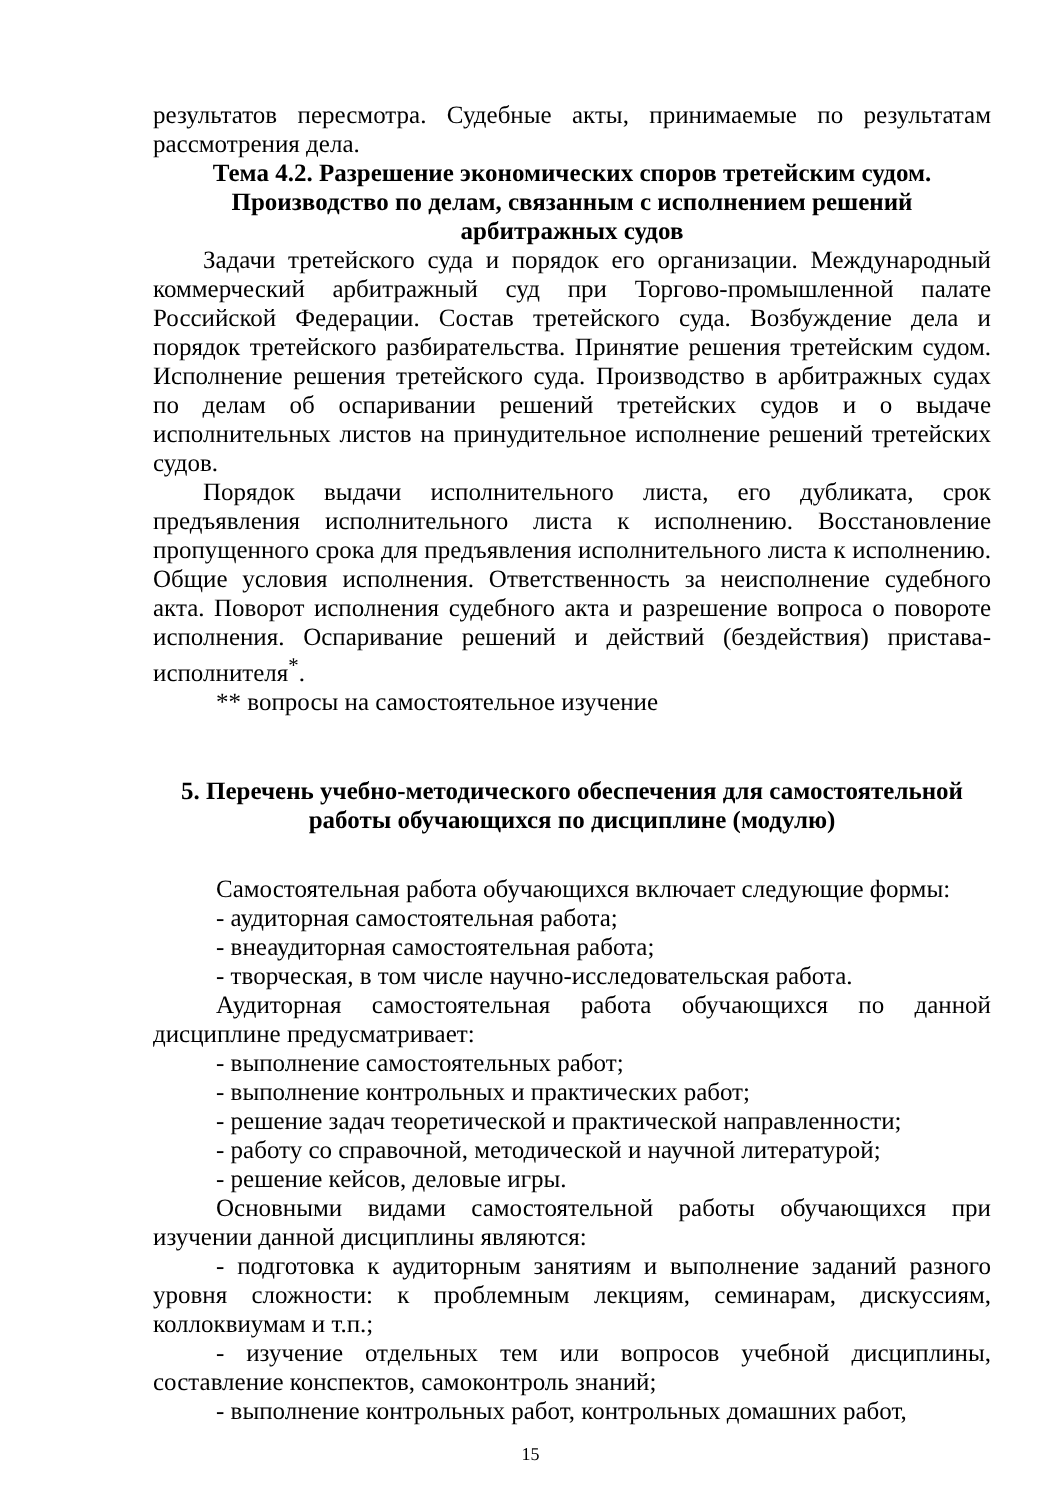результатов пересмотра. Судебные акты, принимаемые по результатам рассмотрения дела.
Тема 4.2. Разрешение экономических споров третейским судом.
Производство по делам, связанным с исполнением решений
арбитражных судов
Задачи третейского суда и порядок его организации. Международный коммерческий арбитражный суд при Торгово-промышленной палате Российской Федерации. Состав третейского суда. Возбуждение дела и порядок третейского разбирательства. Принятие решения третейским судом. Исполнение решения третейского суда. Производство в арбитражных судах по делам об оспаривании решений третейских судов и о выдаче исполнительных листов на принудительное исполнение решений третейских судов.
Порядок выдачи исполнительного листа, его дубликата, срок предъявления исполнительного листа к исполнению. Восстановление пропущенного срока для предъявления исполнительного листа к исполнению. Общие условия исполнения. Ответственность за неисполнение судебного акта. Поворот исполнения судебного акта и разрешение вопроса о повороте исполнения. Оспаривание решений и действий (бездействия) пристава-исполнителя<sup>*</sup>.
** вопросы на самостоятельное изучение
5. Перечень учебно-методического обеспечения для самостоятельной
работы обучающихся по дисциплине (модулю)
Самостоятельная работа обучающихся включает следующие формы:
- аудиторная самостоятельная работа;
- внеаудиторная самостоятельная работа;
- творческая, в том числе научно-исследовательская работа.
Аудиторная самостоятельная работа обучающихся по данной дисциплине предусматривает:
- выполнение самостоятельных работ;
- выполнение контрольных и практических работ;
- решение задач теоретической и практической направленности;
- работу со справочной, методической и научной литературой;
- решение кейсов, деловые игры.
Основными видами самостоятельной работы обучающихся при изучении данной дисциплины являются:
- подготовка к аудиторным занятиям и выполнение заданий разного уровня сложности: к проблемным лекциям, семинарам, дискуссиям, коллоквиумам и т.п.;
- изучение отдельных тем или вопросов учебной дисциплины, составление конспектов, самоконтроль знаний;
- выполнение контрольных работ, контрольных домашних работ,
15